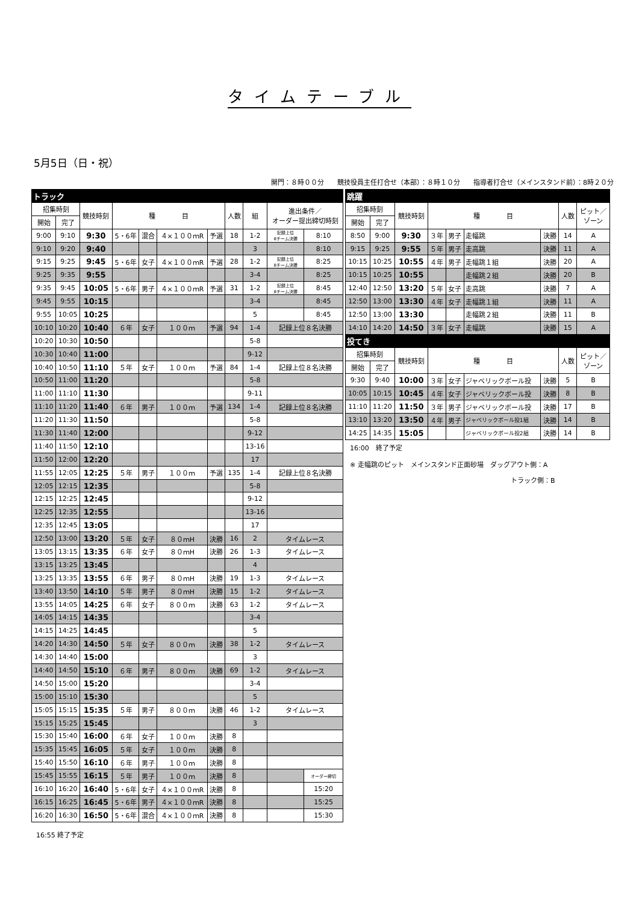タイムテーブル
5月5日（日・祝）
開門：８時００分　　競技役員主任打合せ（本部）：８時１０分　　指導者打合せ（メインスタンド前）：8時２０分
| トラック | | | | | | | | | | |
| 招集時刻 | | 競技時刻 | 種 目 | | | | 人数 | 組 | 進出条件／ オーダー提出締切時刻 | |
| 開始 | 完了 | | | | | | | | | |
| 9:00 | 9:10 | 9:30 | 5・6年 | 混合 | ４×１００ｍR | 予選 | 18 | 1-2 | 記録上位 8チーム決勝 | 8:10 |
| 9:10 | 9:20 | 9:40 | | | | | | 3 | | 8:10 |
| 9:15 | 9:25 | 9:45 | 5・6年 | 女子 | ４×１００ｍR | 予選 | 28 | 1-2 | 記録上位 8チーム決勝 | 8:25 |
| 9:25 | 9:35 | 9:55 | | | | | | 3-4 | | 8:25 |
| 9:35 | 9:45 | 10:05 | 5・6年 | 男子 | ４×１００ｍR | 予選 | 31 | 1-2 | 記録上位 8チーム決勝 | 8:45 |
| 9:45 | 9:55 | 10:15 | | | | | | 3-4 | | 8:45 |
| 9:55 | 10:05 | 10:25 | | | | | | 5 | | 8:45 |
| 10:10 | 10:20 | 10:40 | ６年 | 女子 | １００ｍ | 予選 | 94 | 1-4 | 記録上位８名決勝 | |
| 10:20 | 10:30 | 10:50 | | | | | | 5-8 | | |
| 10:30 | 10:40 | 11:00 | | | | | | 9-12 | | |
| 10:40 | 10:50 | 11:10 | ５年 | 女子 | １００ｍ | 予選 | 84 | 1-4 | 記録上位８名決勝 | |
| 10:50 | 11:00 | 11:20 | | | | | | 5-8 | | |
| 11:00 | 11:10 | 11:30 | | | | | | 9-11 | | |
| 11:10 | 11:20 | 11:40 | ６年 | 男子 | １００ｍ | 予選 | 134 | 1-4 | 記録上位８名決勝 | |
| 11:20 | 11:30 | 11:50 | | | | | | 5-8 | | |
| 11:30 | 11:40 | 12:00 | | | | | | 9-12 | | |
| 11:40 | 11:50 | 12:10 | | | | | | 13-16 | | |
| 11:50 | 12:00 | 12:20 | | | | | | 17 | | |
| 11:55 | 12:05 | 12:25 | ５年 | 男子 | １００ｍ | 予選 | 135 | 1-4 | 記録上位８名決勝 | |
| 12:05 | 12:15 | 12:35 | | | | | | 5-8 | | |
| 12:15 | 12:25 | 12:45 | | | | | | 9-12 | | |
| 12:25 | 12:35 | 12:55 | | | | | | 13-16 | | |
| 12:35 | 12:45 | 13:05 | | | | | | 17 | | |
| 12:50 | 13:00 | 13:20 | ５年 | 女子 | ８０ｍH | 決勝 | 16 | 2 | タイムレース | |
| 13:05 | 13:15 | 13:35 | ６年 | 女子 | ８０ｍH | 決勝 | 26 | 1-3 | タイムレース | |
| 13:15 | 13:25 | 13:45 | | | | | | 4 | | |
| 13:25 | 13:35 | 13:55 | ６年 | 男子 | ８０ｍH | 決勝 | 19 | 1-3 | タイムレース | |
| 13:40 | 13:50 | 14:10 | ５年 | 男子 | ８０ｍH | 決勝 | 15 | 1-2 | タイムレース | |
| 13:55 | 14:05 | 14:25 | ６年 | 女子 | ８００ｍ | 決勝 | 63 | 1-2 | タイムレース | |
| 14:05 | 14:15 | 14:35 | | | | | | 3-4 | | |
| 14:15 | 14:25 | 14:45 | | | | | | 5 | | |
| 14:20 | 14:30 | 14:50 | ５年 | 女子 | ８００ｍ | 決勝 | 38 | 1-2 | タイムレース | |
| 14:30 | 14:40 | 15:00 | | | | | | 3 | | |
| 14:40 | 14:50 | 15:10 | ６年 | 男子 | ８００ｍ | 決勝 | 69 | 1-2 | タイムレース | |
| 14:50 | 15:00 | 15:20 | | | | | | 3-4 | | |
| 15:00 | 15:10 | 15:30 | | | | | | 5 | | |
| 15:05 | 15:15 | 15:35 | ５年 | 男子 | ８００ｍ | 決勝 | 46 | 1-2 | タイムレース | |
| 15:15 | 15:25 | 15:45 | | | | | | 3 | | |
| 15:30 | 15:40 | 16:00 | ６年 | 女子 | １００ｍ | 決勝 | 8 | | | |
| 15:35 | 15:45 | 16:05 | ５年 | 女子 | １００ｍ | 決勝 | 8 | | | |
| 15:40 | 15:50 | 16:10 | ６年 | 男子 | １００ｍ | 決勝 | 8 | | | |
| 15:45 | 15:55 | 16:15 | ５年 | 男子 | １００ｍ | 決勝 | 8 | | | オーダー締切 |
| 16:10 | 16:20 | 16:40 | 5・6年 | 女子 | ４×１００ｍR | 決勝 | 8 | | | 15:20 |
| 16:15 | 16:25 | 16:45 | 5・6年 | 男子 | ４×１００ｍR | 決勝 | 8 | | | 15:25 |
| 16:20 | 16:30 | 16:50 | 5・6年 | 混合 | ４×１００ｍR | 決勝 | 8 | | | 15:30 |
16:55 終了予定
| 跳躍 | | | | | | | | |
| 招集時刻 | | 競技時刻 | 種 目 | | | | 人数 | ピット／ ゾーン |
| 開始 | 完了 | | | | | | | |
| 8:50 | 9:00 | 9:30 | ３年 | 男子 | 走幅跳 | 決勝 | 14 | A |
| 9:15 | 9:25 | 9:55 | ５年 | 男子 | 走高跳 | 決勝 | 11 | A |
| 10:15 | 10:25 | 10:55 | ４年 | 男子 | 走幅跳１組 | 決勝 | 20 | A |
| 10:15 | 10:25 | 10:55 | | | 走幅跳２組 | 決勝 | 20 | B |
| 12:40 | 12:50 | 13:20 | ５年 | 女子 | 走高跳 | 決勝 | 7 | A |
| 12:50 | 13:00 | 13:30 | ４年 | 女子 | 走幅跳１組 | 決勝 | 11 | A |
| 12:50 | 13:00 | 13:30 | | | 走幅跳２組 | 決勝 | 11 | B |
| 14:10 | 14:20 | 14:50 | ３年 | 女子 | 走幅跳 | 決勝 | 15 | A |
| 投てき | | | | | | | | |
| 招集時刻 | | 競技時刻 | 種 目 | | | | 人数 | ピット／ ゾーン |
| 開始 | 完了 | | | | | | | |
| 9:30 | 9:40 | 10:00 | ３年 | 女子 | ジャベリックボール投 | 決勝 | 5 | B |
| 10:05 | 10:15 | 10:45 | ４年 | 女子 | ジャベリックボール投 | 決勝 | 8 | B |
| 11:10 | 11:20 | 11:50 | ３年 | 男子 | ジャベリックボール投 | 決勝 | 17 | B |
| 13:10 | 13:20 | 13:50 | ４年 | 男子 | ジャベリックボール投1組 | 決勝 | 14 | B |
| 14:25 | 14:35 | 15:05 | | | ジャベリックボール投2組 | 決勝 | 14 | B |
16:00　終了予定
※ 走幅跳のピット　メインスタンド正面砂場　ダッグアウト側：A
トラック側：B